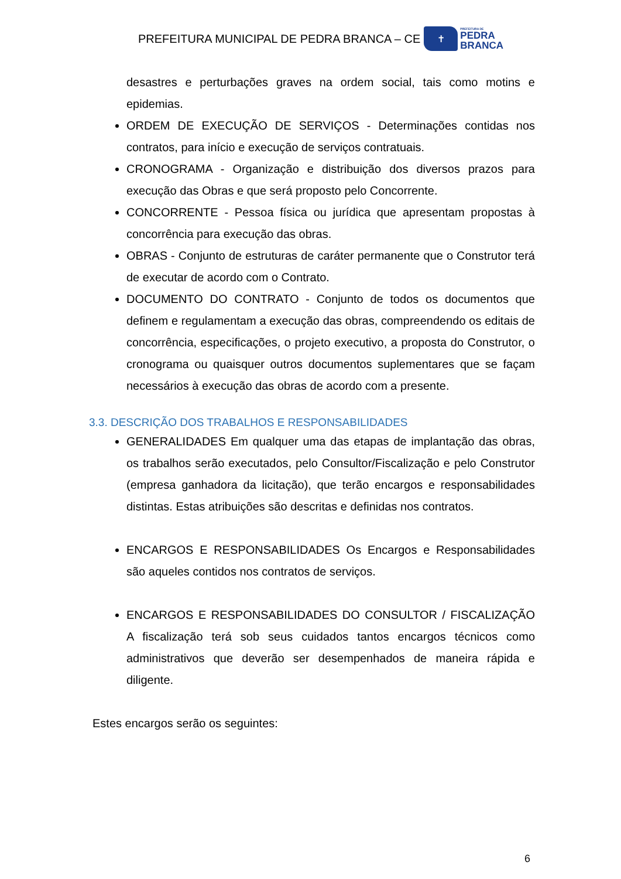PREFEITURA MUNICIPAL DE PEDRA BRANCA – CE
✝
PREFEITURA DE
PEDRA
BRANCA
desastres e perturbações graves na ordem social, tais como motins e epidemias.
ORDEM DE EXECUÇÃO DE SERVIÇOS - Determinações contidas nos contratos, para início e execução de serviços contratuais.
CRONOGRAMA - Organização e distribuição dos diversos prazos para execução das Obras e que será proposto pelo Concorrente.
CONCORRENTE - Pessoa física ou jurídica que apresentam propostas à concorrência para execução das obras.
OBRAS - Conjunto de estruturas de caráter permanente que o Construtor terá de executar de acordo com o Contrato.
DOCUMENTO DO CONTRATO - Conjunto de todos os documentos que definem e regulamentam a execução das obras, compreendendo os editais de concorrência, especificações, o projeto executivo, a proposta do Construtor, o cronograma ou quaisquer outros documentos suplementares que se façam necessários à execução das obras de acordo com a presente.
3.3. DESCRIÇÃO DOS TRABALHOS E RESPONSABILIDADES
GENERALIDADES Em qualquer uma das etapas de implantação das obras, os trabalhos serão executados, pelo Consultor/Fiscalização e pelo Construtor (empresa ganhadora da licitação), que terão encargos e responsabilidades distintas. Estas atribuições são descritas e definidas nos contratos.
ENCARGOS E RESPONSABILIDADES Os Encargos e Responsabilidades são aqueles contidos nos contratos de serviços.
ENCARGOS E RESPONSABILIDADES DO CONSULTOR / FISCALIZAÇÃO A fiscalização terá sob seus cuidados tantos encargos técnicos como administrativos que deverão ser desempenhados de maneira rápida e diligente.
Estes encargos serão os seguintes:
6